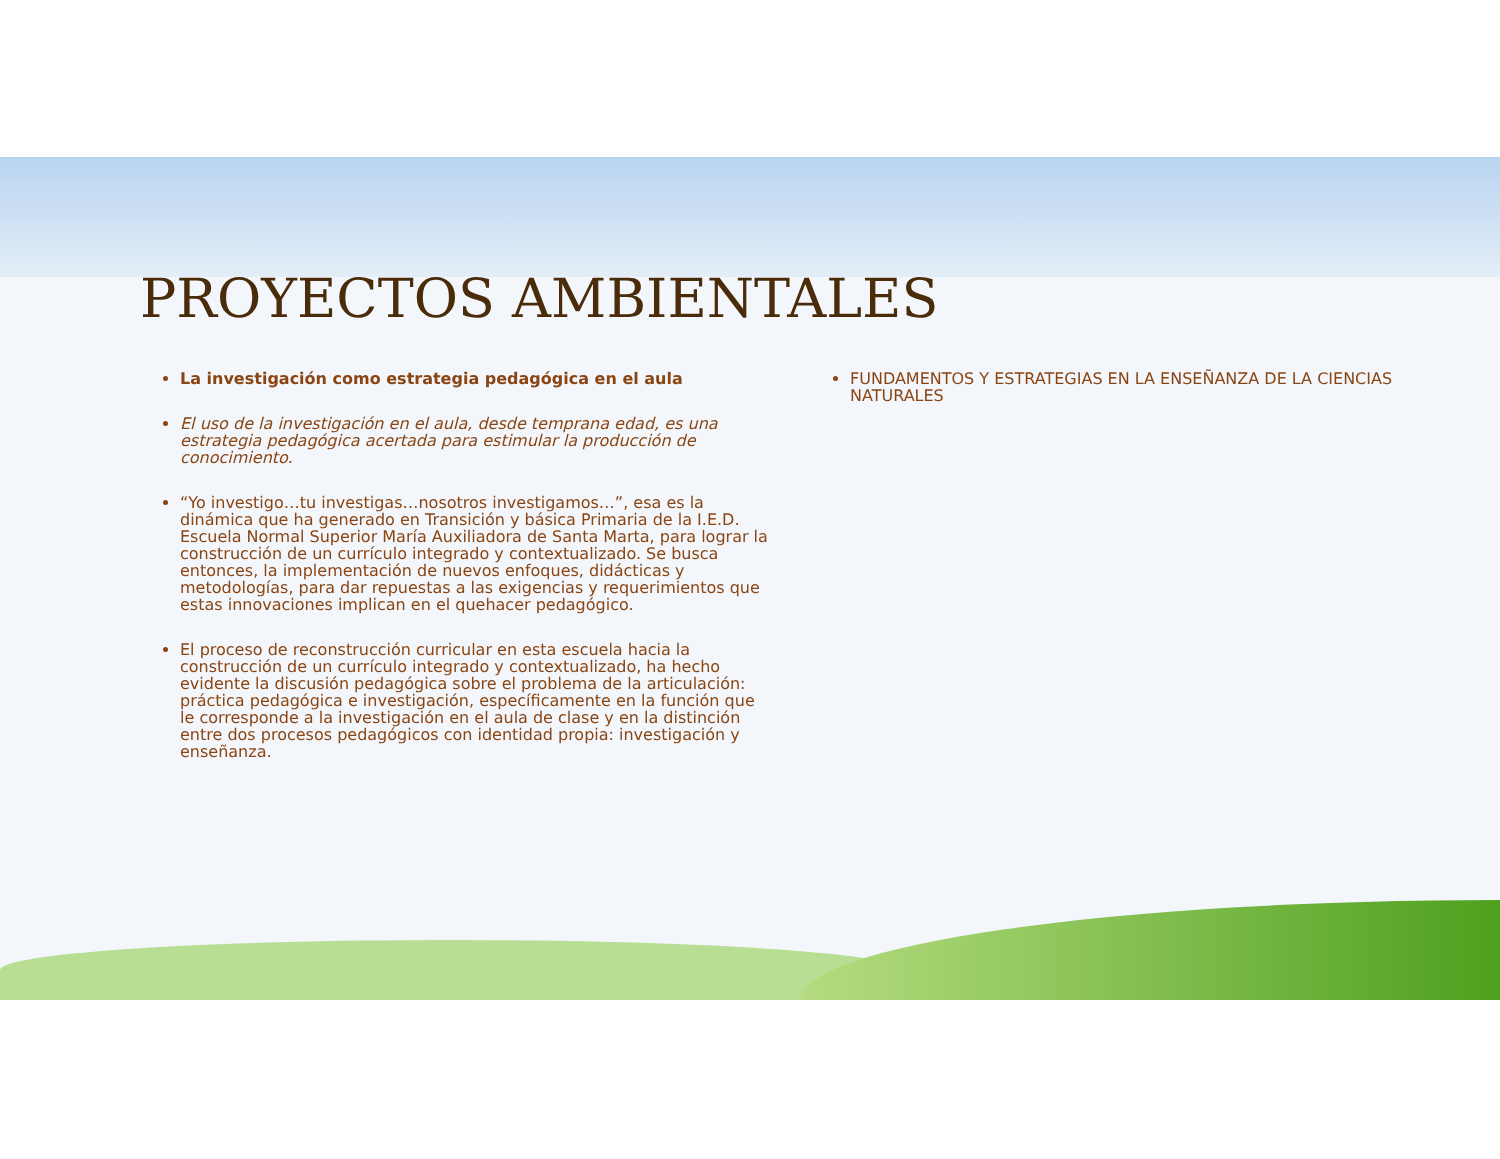PROYECTOS AMBIENTALES
La investigación como estrategia pedagógica en el aula
El uso de la investigación en el aula, desde temprana edad, es una estrategia pedagógica acertada para estimular la producción de conocimiento.
“Yo investigo…tu investigas…nosotros investigamos…”, esa es la dinámica que ha generado en Transición y básica Primaria de la I.E.D. Escuela Normal Superior María Auxiliadora de Santa Marta, para lograr la construcción de un currículo integrado y contextualizado. Se busca entonces, la implementación de nuevos enfoques, didácticas y metodologías, para dar repuestas a las exigencias y requerimientos que estas innovaciones implican en el quehacer pedagógico.
El proceso de reconstrucción curricular en esta escuela hacia la construcción de un currículo integrado y contextualizado, ha hecho evidente la discusión pedagógica sobre el problema de la articulación: práctica pedagógica e investigación, específicamente en la función que le corresponde a la investigación en el aula de clase y en la distinción entre dos procesos pedagógicos con identidad propia: investigación y enseñanza.
FUNDAMENTOS Y ESTRATEGIAS EN LA ENSEÑANZA DE LA CIENCIAS NATURALES